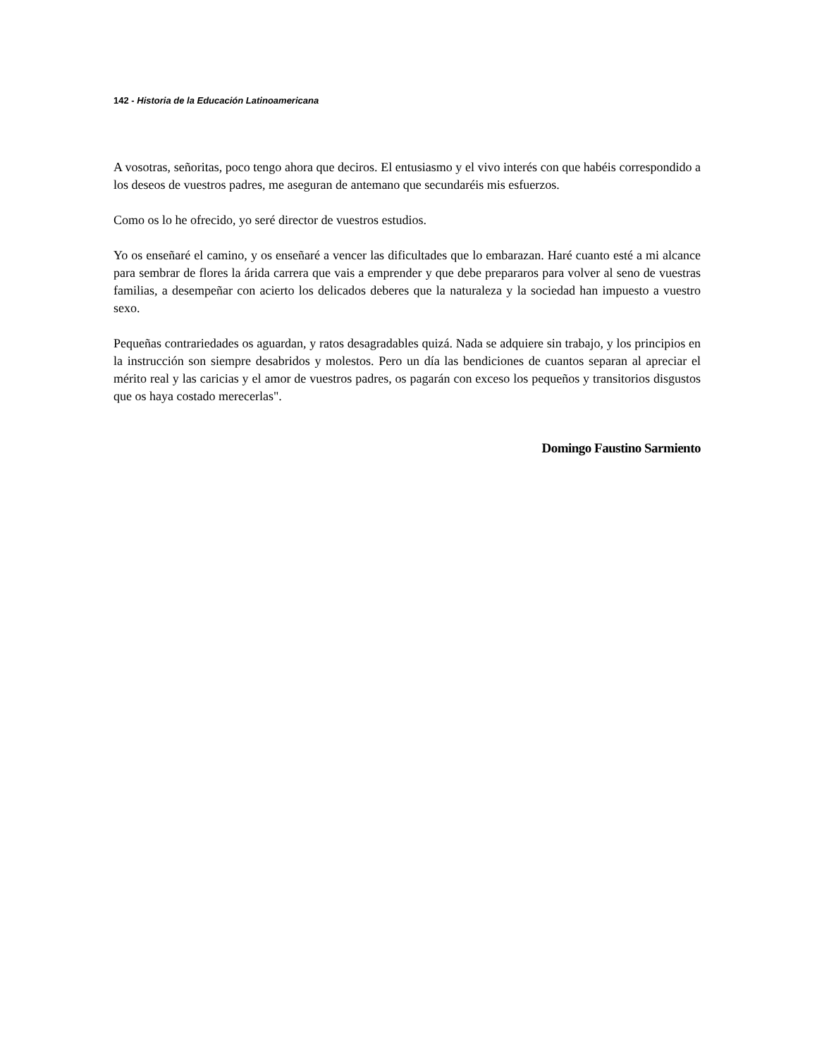142 - Historia de la Educación Latinoamericana
A vosotras, señoritas, poco tengo ahora que deciros. El entusiasmo y el vivo interés con que habéis correspondido a los deseos de vuestros padres, me aseguran de antemano que secundaréis mis esfuerzos.
Como os lo he ofrecido, yo seré director de vuestros estudios.
Yo os enseñaré el camino, y os enseñaré a vencer las dificultades que lo embarazan. Haré cuanto esté a mi alcance para sembrar de flores la árida carrera que vais a emprender y que debe prepararos para volver al seno de vuestras familias, a desempeñar con acierto los delicados deberes que la naturaleza y la sociedad han impuesto a vuestro sexo.
Pequeñas contrariedades os aguardan, y ratos desagradables quizá. Nada se adquiere sin trabajo, y los principios en la instrucción son siempre desabridos y molestos. Pero un día las bendiciones de cuantos separan al apreciar el mérito real y las caricias y el amor de vuestros padres, os pagarán con exceso los pequeños y transitorios disgustos que os haya costado merecerlas".
Domingo Faustino Sarmiento